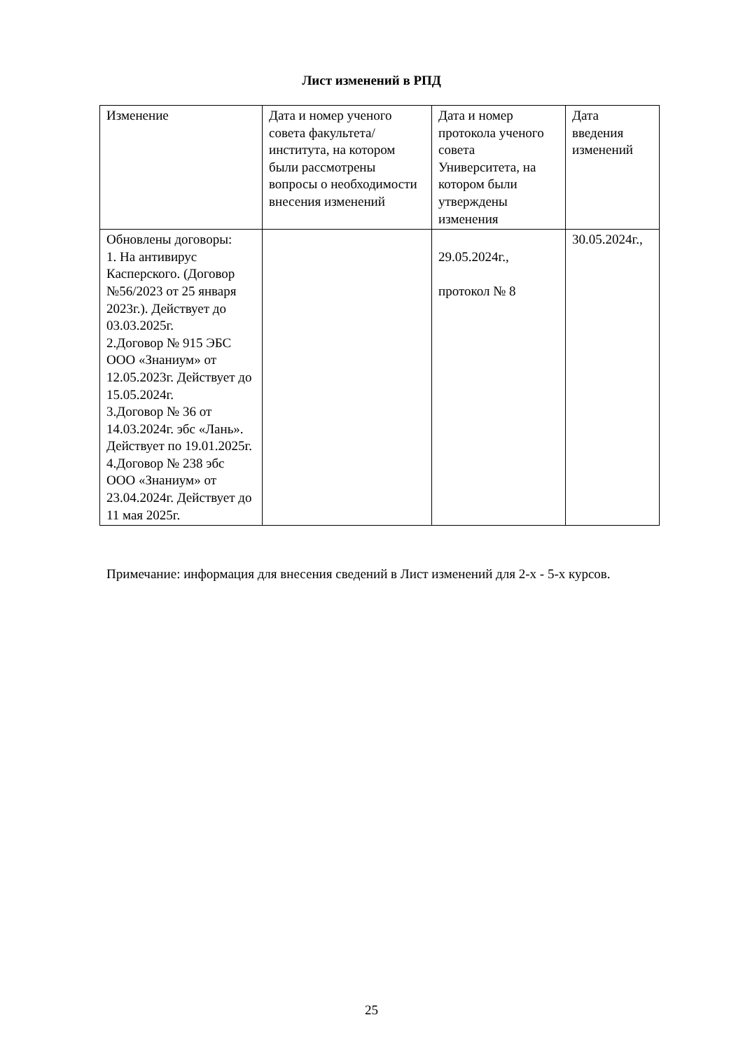Лист изменений в РПД
| Изменение | Дата и номер ученого совета факультета/института, на котором были рассмотрены вопросы о необходимости внесения изменений | Дата и номер протокола ученого совета Университета, на котором были утверждены изменения | Дата введения изменений |
| Обновлены договоры: 1. На антивирус Касперского. (Договор №56/2023 от 25 января 2023г.). Действует до 03.03.2025г. 2.Договор № 915 ЭБС ООО «Знаниум» от 12.05.2023г. Действует до 15.05.2024г. 3.Договор № 36 от 14.03.2024г. эбс «Лань». Действует по 19.01.2025г. 4.Договор № 238 эбс ООО «Знаниум» от 23.04.2024г. Действует до 11 мая 2025г. | | 29.05.2024г., протокол № 8 | 30.05.2024г., |
Примечание: информация для внесения сведений в Лист изменений для 2-х - 5-х курсов.
25